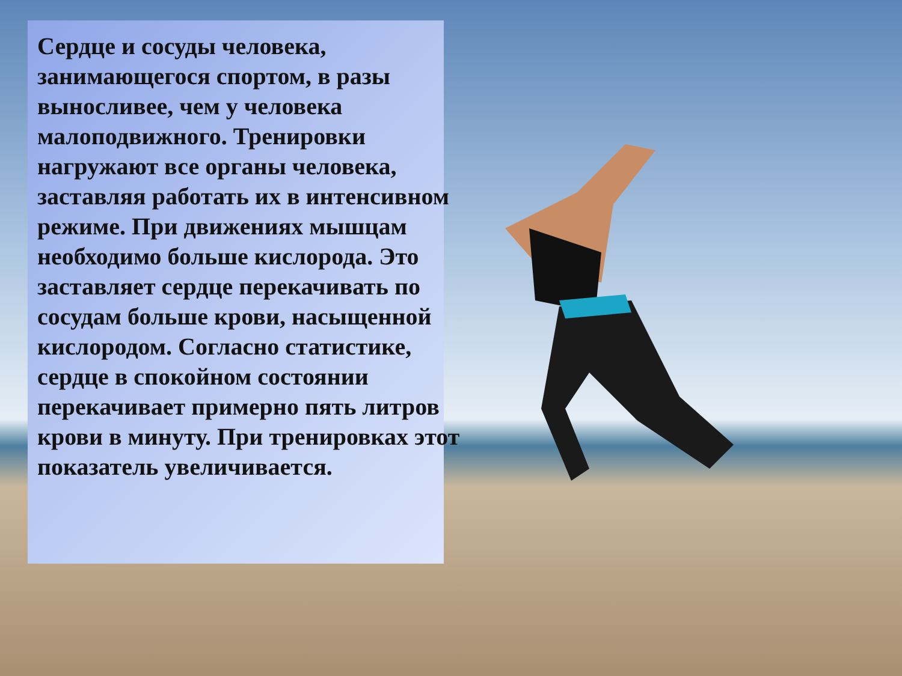Сердце и сосуды человека, занимающегося спортом, в разы выносливее, чем у человека малоподвижного. Тренировки нагружают все органы человека, заставляя работать их в интенсивном режиме. При движениях мышцам необходимо больше кислорода. Это заставляет сердце перекачивать по сосудам больше крови, насыщенной кислородом. Согласно статистике, сердце в спокойном состоянии перекачивает примерно пять литров крови в минуту. При тренировках этот показатель увеличивается.